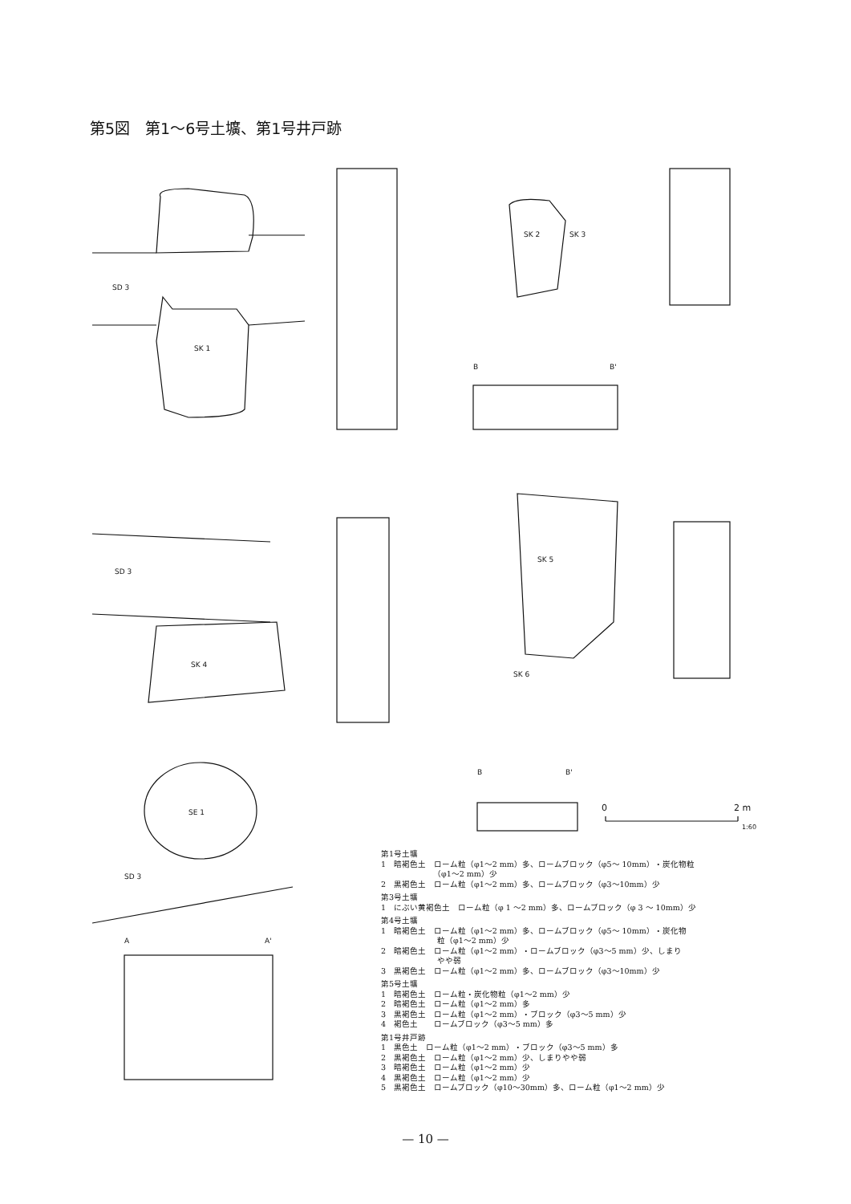第5図　第1～6号土壙、第1号井戸跡
SD 3
SK 1
SK 2
SK 3
B
B'
SD 3
SK 4
SK 5
SK 6
B
B'
0
2 m
1:60
SE 1
SD 3
A
A'
第1号土壙
1　暗褐色土　ローム粒（φ1～2 mm）多、ロームブロック（φ5～ 10mm）・炭化物粒
　　　　　　　（φ1～2 mm）少
2　黒褐色土　ローム粒（φ1～2 mm）多、ロームブロック（φ3～10mm）少
第3号土壙
1　にぶい黄褐色土　ローム粒（φ 1 ～2 mm）多、ロームブロック（φ 3 ～ 10mm）少
第4号土壙
1　暗褐色土　ローム粒（φ1～2 mm）多、ロームブロック（φ5～ 10mm）・炭化物
　　　　　　　粒（φ1～2 mm）少
2　暗褐色土　ローム粒（φ1～2 mm）・ロームブロック（φ3～5 mm）少、しまり
　　　　　　　やや弱
3　黒褐色土　ローム粒（φ1～2 mm）多、ロームブロック（φ3～10mm）少
第5号土壙
1　暗褐色土　ローム粒・炭化物粒（φ1～2 mm）少
2　暗褐色土　ローム粒（φ1～2 mm）多
3　黒褐色土　ローム粒（φ1～2 mm）・ブロック（φ3～5 mm）少
4　褐色土　　ロームブロック（φ3～5 mm）多
第1号井戸跡
1　黒色土　ローム粒（φ1～2 mm）・ブロック（φ3～5 mm）多
2　黒褐色土　ローム粒（φ1～2 mm）少、しまりやや弱
3　暗褐色土　ローム粒（φ1～2 mm）少
4　黒褐色土　ローム粒（φ1～2 mm）少
5　黒褐色土　ロームブロック（φ10～30mm）多、ローム粒（φ1～2 mm）少
— 10 —